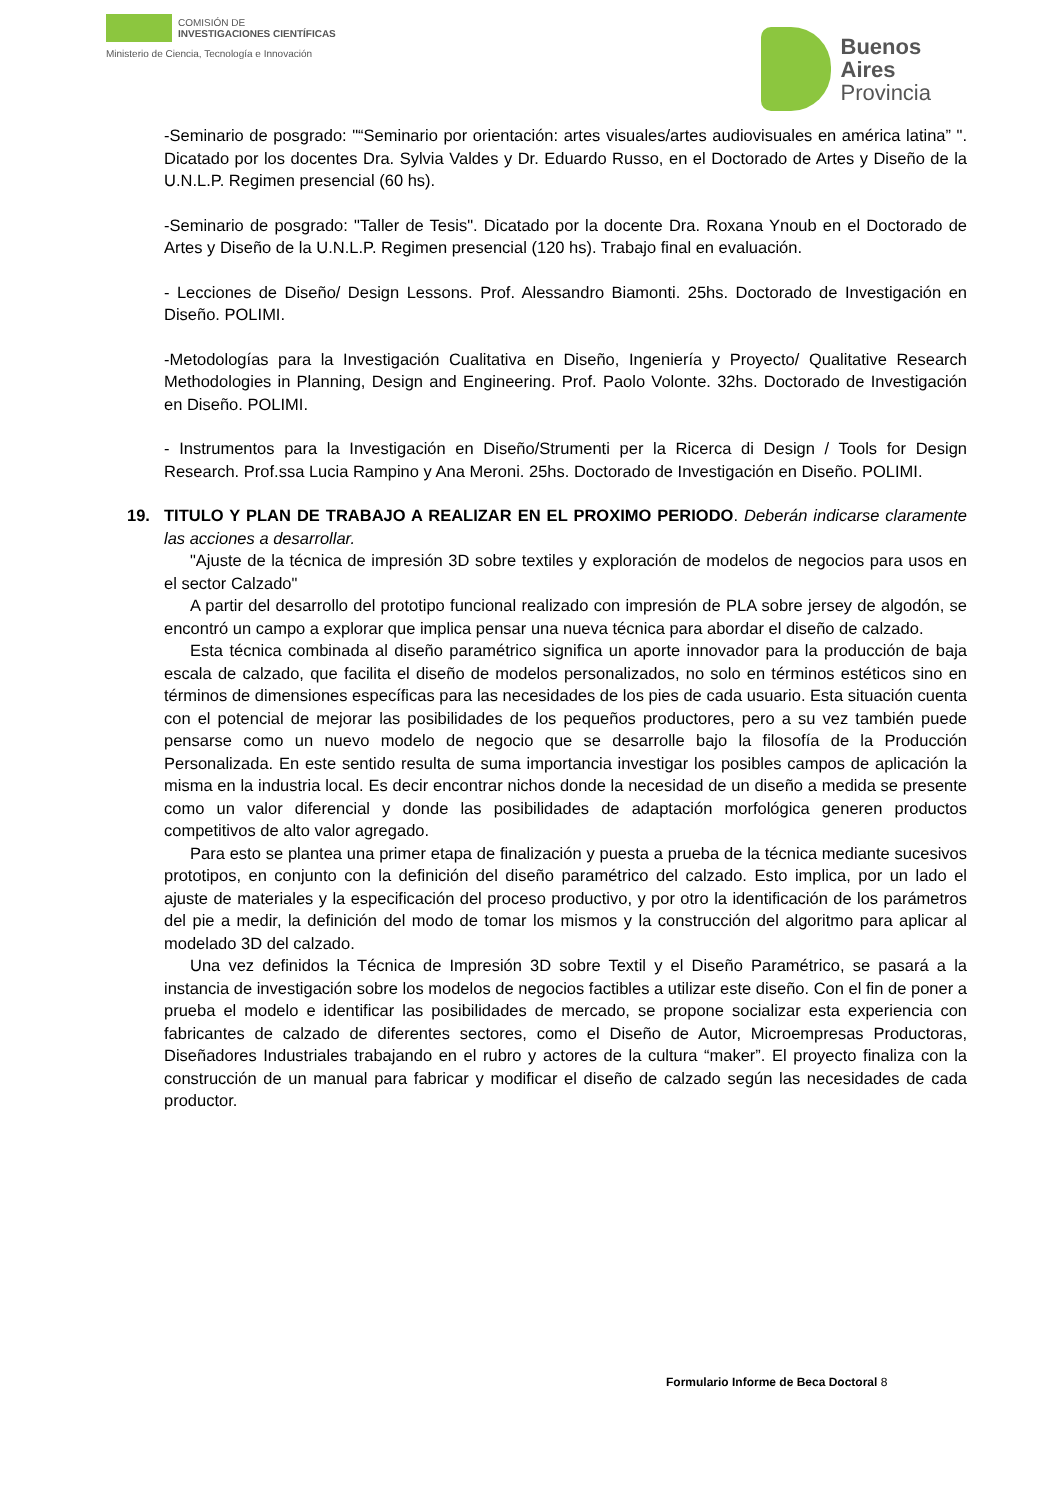COMISIÓN DE
INVESTIGACIONES CIENTÍFICAS
Ministerio de Ciencia, Tecnología e Innovación
Buenos
Aires
Provincia
-Seminario de posgrado: "“Seminario por orientación: artes visuales/artes audiovisuales en américa latina” ". Dicatado por los docentes Dra. Sylvia Valdes y Dr. Eduardo Russo, en el Doctorado de Artes y Diseño de la U.N.L.P. Regimen presencial (60 hs).
-Seminario de posgrado: "Taller de Tesis". Dicatado por la docente Dra. Roxana Ynoub en el Doctorado de Artes y Diseño de la U.N.L.P. Regimen presencial (120 hs). Trabajo final en evaluación.
- Lecciones de Diseño/ Design Lessons. Prof. Alessandro Biamonti. 25hs. Doctorado de Investigación en Diseño. POLIMI.
-Metodologías para la Investigación Cualitativa en Diseño, Ingeniería y Proyecto/ Qualitative Research Methodologies in Planning, Design and Engineering. Prof. Paolo Volonte. 32hs. Doctorado de Investigación en Diseño. POLIMI.
- Instrumentos para la Investigación en Diseño/Strumenti per la Ricerca di Design / Tools for Design Research. Prof.ssa Lucia Rampino y Ana Meroni. 25hs. Doctorado de Investigación en Diseño. POLIMI.
19. TITULO Y PLAN DE TRABAJO A REALIZAR EN EL PROXIMO PERIODO. Deberán indicarse claramente las acciones a desarrollar.
"Ajuste de la técnica de impresión 3D sobre textiles y exploración de modelos de negocios para usos en el sector Calzado"
A partir del desarrollo del prototipo funcional realizado con impresión de PLA sobre jersey de algodón, se encontró un campo a explorar que implica pensar una nueva técnica para abordar el diseño de calzado.
Esta técnica combinada al diseño paramétrico significa un aporte innovador para la producción de baja escala de calzado, que facilita el diseño de modelos personalizados, no solo en términos estéticos sino en términos de dimensiones específicas para las necesidades de los pies de cada usuario. Esta situación cuenta con el potencial de mejorar las posibilidades de los pequeños productores, pero a su vez también puede pensarse como un nuevo modelo de negocio que se desarrolle bajo la filosofía de la Producción Personalizada. En este sentido resulta de suma importancia investigar los posibles campos de aplicación la misma en la industria local. Es decir encontrar nichos donde la necesidad de un diseño a medida se presente como un valor diferencial y donde las posibilidades de adaptación morfológica generen productos competitivos de alto valor agregado.
Para esto se plantea una primer etapa de finalización y puesta a prueba de la técnica mediante sucesivos prototipos, en conjunto con la definición del diseño paramétrico del calzado. Esto implica, por un lado el ajuste de materiales y la especificación del proceso productivo, y por otro la identificación de los parámetros del pie a medir, la definición del modo de tomar los mismos y la construcción del algoritmo para aplicar al modelado 3D del calzado.
Una vez definidos la Técnica de Impresión 3D sobre Textil y el Diseño Paramétrico, se pasará a la instancia de investigación sobre los modelos de negocios factibles a utilizar este diseño. Con el fin de poner a prueba el modelo e identificar las posibilidades de mercado, se propone socializar esta experiencia con fabricantes de calzado de diferentes sectores, como el Diseño de Autor, Microempresas Productoras, Diseñadores Industriales trabajando en el rubro y actores de la cultura “maker”. El proyecto finaliza con la construcción de un manual para fabricar y modificar el diseño de calzado según las necesidades de cada productor.
Formulario Informe de Beca Doctoral 8